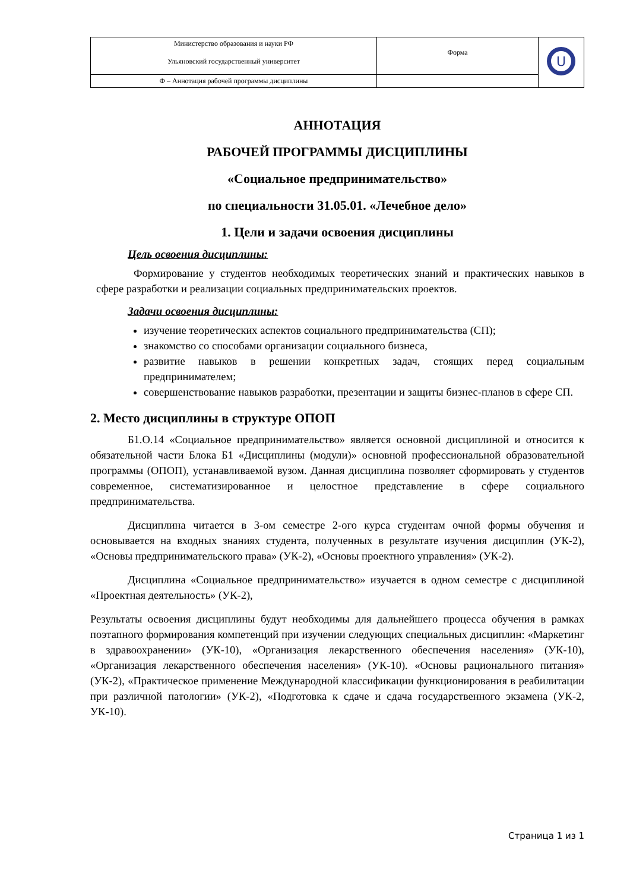| Министерство образования и науки РФ Ульяновский государственный университет | Форма | U |
| Ф – Аннотация рабочей программы дисциплины | | |
АННОТАЦИЯ
РАБОЧЕЙ ПРОГРАММЫ ДИСЦИПЛИНЫ
«Социальное предпринимательство»
по специальности 31.05.01. «Лечебное дело»
1. Цели и задачи освоения дисциплины
Цель освоения дисциплины:
Формирование у студентов необходимых теоретических знаний и практических навыков в сфере разработки и реализации социальных предпринимательских проектов.
Задачи освоения дисциплины:
изучение теоретических аспектов социального предпринимательства (СП);
знакомство со способами организации социального бизнеса,
развитие навыков в решении конкретных задач, стоящих перед социальным предпринимателем;
совершенствование навыков разработки, презентации и защиты бизнес-планов в сфере СП.
2. Место дисциплины в структуре ОПОП
Б1.О.14 «Социальное предпринимательство» является основной дисциплиной и относится к обязательной части Блока Б1 «Дисциплины (модули)» основной профессиональной образовательной программы (ОПОП), устанавливаемой вузом. Данная дисциплина позволяет сформировать у студентов современное, систематизированное и целостное представление в сфере социального предпринимательства.
Дисциплина читается в 3-ом семестре 2-ого курса студентам очной формы обучения и основывается на входных знаниях студента, полученных в результате изучения дисциплин (УК-2), «Основы предпринимательского права» (УК-2), «Основы проектного управления» (УК-2).
Дисциплина «Социальное предпринимательство» изучается в одном семестре с дисциплиной «Проектная деятельность» (УК-2),
Результаты освоения дисциплины будут необходимы для дальнейшего процесса обучения в рамках поэтапного формирования компетенций при изучении следующих специальных дисциплин: «Маркетинг в здравоохранении» (УК-10), «Организация лекарственного обеспечения населения» (УК-10), «Организация лекарственного обеспечения населения» (УК-10). «Основы рационального питания» (УК-2), «Практическое применение Международной классификации функционирования в реабилитации при различной патологии» (УК-2), «Подготовка к сдаче и сдача государственного экзамена (УК-2, УК-10).
Страница 1 из 1